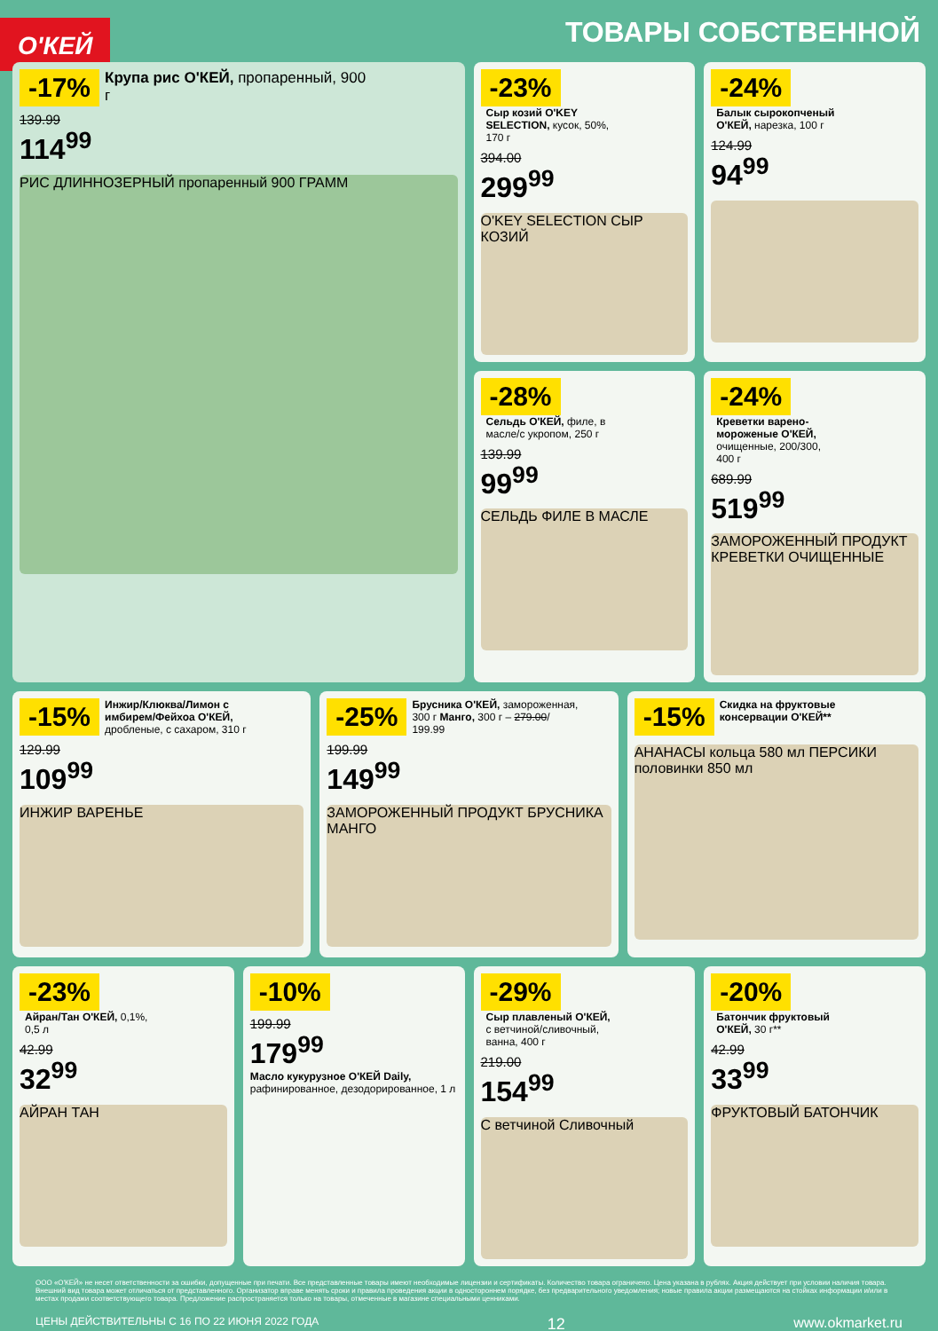О'КЕЙ
ТОВАРЫ СОБСТВЕННОЙ
-17% Крупа рис О'КЕЙ, пропаренный, 900 г
139.99
114<sup>99</sup>
РИС ДЛИННОЗЕРНЫЙ пропаренный 900 ГРАММ
-23% Сыр козий O'KEY SELECTION, кусок, 50%, 170 г
394.00
299<sup>99</sup>
O'KEY SELECTION СЫР КОЗИЙ
-24% Балык сырокопченый О'КЕЙ, нарезка, 100 г
124.99
94<sup>99</sup>
-28% Сельдь О'КЕЙ, филе, в масле/с укропом, 250 г
139.99
99<sup>99</sup>
СЕЛЬДЬ ФИЛЕ В МАСЛЕ
-24% Креветки варено-мороженые О'КЕЙ, очищенные, 200/300, 400 г
689.99
519<sup>99</sup>
ЗАМОРОЖЕННЫЙ ПРОДУКТ КРЕВЕТКИ ОЧИЩЕННЫЕ
-15% Инжир/Клюква/Лимон с имбирем/Фейхоа О'КЕЙ, дробленые, с сахаром, 310 г
129.99
109<sup>99</sup>
ИНЖИР ВАРЕНЬЕ
-25% Брусника О'КЕЙ, замороженная, 300 г Манго, 300 г – 279.00/ 199.99
199.99
149<sup>99</sup>
ЗАМОРОЖЕННЫЙ ПРОДУКТ БРУСНИКА МАНГО
-15% Скидка на фруктовые консервации О'КЕЙ**
АНАНАСЫ кольца 580 мл ПЕРСИКИ половинки 850 мл
-23% Айран/Тан О'КЕЙ, 0,1%, 0,5 л
42.99
32<sup>99</sup>
АЙРАН ТАН
-10%
199.99
179<sup>99</sup>
Масло кукурузное О'КЕЙ Daily, рафинированное, дезодорированное, 1 л
-29% Сыр плавленый О'КЕЙ, с ветчиной/сливочный, ванна, 400 г
219.00
154<sup>99</sup>
С ветчиной Сливочный
-20% Батончик фруктовый О'КЕЙ, 30 г**
42.99
33<sup>99</sup>
ФРУКТОВЫЙ БАТОНЧИК
ООО «О'КЕЙ» не несет ответственности за ошибки, допущенные при печати. Все представленные товары имеют необходимые лицензии и сертификаты. Количество товара ограничено. Цена указана в рублях. Акция действует при условии наличия товара. Внешний вид товара может отличаться от представленного. Организатор вправе менять сроки и правила проведения акции в одностороннем порядке, без предварительного уведомления; новые правила акции размещаются на стойках информации и/или в местах продажи соответствующего товара. Предложение распространяется только на товары, отмеченные в магазине специальными ценниками.
ЦЕНЫ ДЕЙСТВИТЕЛЬНЫ С 16 ПО 22 ИЮНЯ 2022 ГОДА 12 www.okmarket.ru